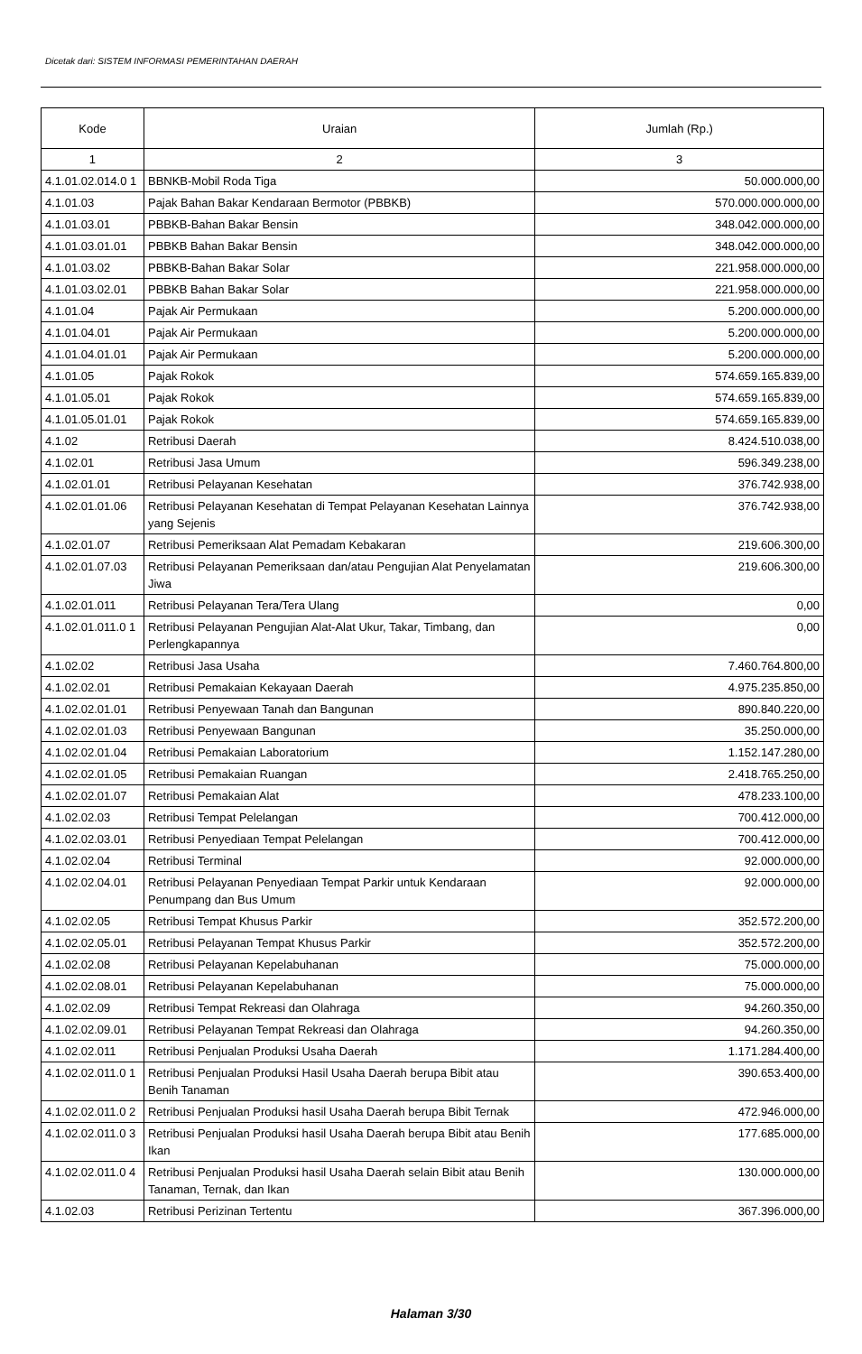Dicetak dari: SISTEM INFORMASI PEMERINTAHAN DAERAH
| Kode | Uraian | Jumlah (Rp.) |
| --- | --- | --- |
| 1 | 2 | 3 |
| 4.1.01.02.014.0 1 | BBNKB-Mobil Roda Tiga | 50.000.000,00 |
| 4.1.01.03 | Pajak Bahan Bakar Kendaraan Bermotor (PBBKB) | 570.000.000.000,00 |
| 4.1.01.03.01 | PBBKB-Bahan Bakar Bensin | 348.042.000.000,00 |
| 4.1.01.03.01.01 | PBBKB Bahan Bakar Bensin | 348.042.000.000,00 |
| 4.1.01.03.02 | PBBKB-Bahan Bakar Solar | 221.958.000.000,00 |
| 4.1.01.03.02.01 | PBBKB Bahan Bakar Solar | 221.958.000.000,00 |
| 4.1.01.04 | Pajak Air Permukaan | 5.200.000.000,00 |
| 4.1.01.04.01 | Pajak Air Permukaan | 5.200.000.000,00 |
| 4.1.01.04.01.01 | Pajak Air Permukaan | 5.200.000.000,00 |
| 4.1.01.05 | Pajak Rokok | 574.659.165.839,00 |
| 4.1.01.05.01 | Pajak Rokok | 574.659.165.839,00 |
| 4.1.01.05.01.01 | Pajak Rokok | 574.659.165.839,00 |
| 4.1.02 | Retribusi Daerah | 8.424.510.038,00 |
| 4.1.02.01 | Retribusi Jasa Umum | 596.349.238,00 |
| 4.1.02.01.01 | Retribusi Pelayanan Kesehatan | 376.742.938,00 |
| 4.1.02.01.01.06 | Retribusi Pelayanan Kesehatan di Tempat Pelayanan Kesehatan Lainnya yang Sejenis | 376.742.938,00 |
| 4.1.02.01.07 | Retribusi Pemeriksaan Alat Pemadam Kebakaran | 219.606.300,00 |
| 4.1.02.01.07.03 | Retribusi Pelayanan Pemeriksaan dan/atau Pengujian Alat Penyelamatan Jiwa | 219.606.300,00 |
| 4.1.02.01.011 | Retribusi Pelayanan Tera/Tera Ulang | 0,00 |
| 4.1.02.01.011.0 1 | Retribusi Pelayanan Pengujian Alat-Alat Ukur, Takar, Timbang, dan Perlengkapannya | 0,00 |
| 4.1.02.02 | Retribusi Jasa Usaha | 7.460.764.800,00 |
| 4.1.02.02.01 | Retribusi Pemakaian Kekayaan Daerah | 4.975.235.850,00 |
| 4.1.02.02.01.01 | Retribusi Penyewaan Tanah dan Bangunan | 890.840.220,00 |
| 4.1.02.02.01.03 | Retribusi Penyewaan Bangunan | 35.250.000,00 |
| 4.1.02.02.01.04 | Retribusi Pemakaian Laboratorium | 1.152.147.280,00 |
| 4.1.02.02.01.05 | Retribusi Pemakaian Ruangan | 2.418.765.250,00 |
| 4.1.02.02.01.07 | Retribusi Pemakaian Alat | 478.233.100,00 |
| 4.1.02.02.03 | Retribusi Tempat Pelelangan | 700.412.000,00 |
| 4.1.02.02.03.01 | Retribusi Penyediaan Tempat Pelelangan | 700.412.000,00 |
| 4.1.02.02.04 | Retribusi Terminal | 92.000.000,00 |
| 4.1.02.02.04.01 | Retribusi Pelayanan Penyediaan Tempat Parkir untuk Kendaraan Penumpang dan Bus Umum | 92.000.000,00 |
| 4.1.02.02.05 | Retribusi Tempat Khusus Parkir | 352.572.200,00 |
| 4.1.02.02.05.01 | Retribusi Pelayanan Tempat Khusus Parkir | 352.572.200,00 |
| 4.1.02.02.08 | Retribusi Pelayanan Kepelabuhanan | 75.000.000,00 |
| 4.1.02.02.08.01 | Retribusi Pelayanan Kepelabuhanan | 75.000.000,00 |
| 4.1.02.02.09 | Retribusi Tempat Rekreasi dan Olahraga | 94.260.350,00 |
| 4.1.02.02.09.01 | Retribusi Pelayanan Tempat Rekreasi dan Olahraga | 94.260.350,00 |
| 4.1.02.02.011 | Retribusi Penjualan Produksi Usaha Daerah | 1.171.284.400,00 |
| 4.1.02.02.011.0 1 | Retribusi Penjualan Produksi Hasil Usaha Daerah berupa Bibit atau Benih Tanaman | 390.653.400,00 |
| 4.1.02.02.011.0 2 | Retribusi Penjualan Produksi hasil Usaha Daerah berupa Bibit Ternak | 472.946.000,00 |
| 4.1.02.02.011.0 3 | Retribusi Penjualan Produksi hasil Usaha Daerah berupa Bibit atau Benih Ikan | 177.685.000,00 |
| 4.1.02.02.011.0 4 | Retribusi Penjualan Produksi hasil Usaha Daerah selain Bibit atau Benih Tanaman, Ternak, dan Ikan | 130.000.000,00 |
| 4.1.02.03 | Retribusi Perizinan Tertentu | 367.396.000,00 |
Halaman 3/30